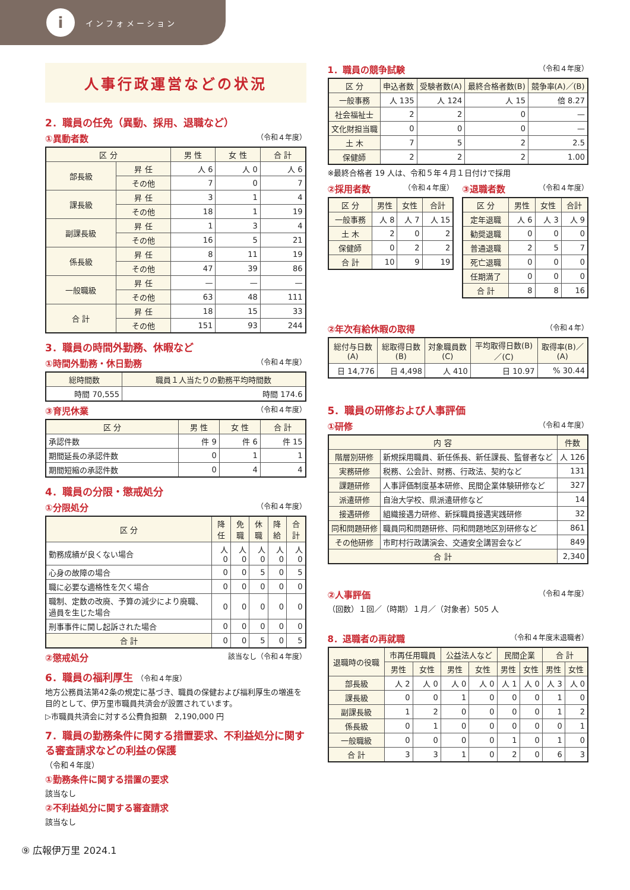i
イ ン フ ォ メ ー シ ョ ン
人事行政運営などの状況
2．職員の任免（異動、採用、退職など）
①異動者数 （令和４年度）
| 区 分 | | 男 性 | 女 性 | 合 計 |
| --- | --- | --- | --- | --- |
| 部長級 | 昇 任 | 人 6 | 人 0 | 人 6 |
| | その他 | 7 | 0 | 7 |
| 課長級 | 昇 任 | 3 | 1 | 4 |
| | その他 | 18 | 1 | 19 |
| 副課長級 | 昇 任 | 1 | 3 | 4 |
| | その他 | 16 | 5 | 21 |
| 係長級 | 昇 任 | 8 | 11 | 19 |
| | その他 | 47 | 39 | 86 |
| 一般職級 | 昇 任 | — | — | — |
| | その他 | 63 | 48 | 111 |
| 合 計 | 昇 任 | 18 | 15 | 33 |
| | その他 | 151 | 93 | 244 |
3．職員の時間外勤務、休暇など
①時間外勤務・休日勤務 （令和４年度）
| 総時間数 | 職員１人当たりの勤務平均時間数 |
| --- | --- |
| 時間 70,555 | 時間 174.6 |
③育児休業 （令和４年度）
| 区 分 | 男 性 | 女 性 | 合 計 |
| --- | --- | --- | --- |
| 承認件数 | 件 9 | 件 6 | 件 15 |
| 期間延長の承認件数 | 0 | 1 | 1 |
| 期間短縮の承認件数 | 0 | 4 | 4 |
4．職員の分限・懲戒処分
①分限処分 （令和４年度）
| 区 分 | 降任 | 免職 | 休職 | 降給 | 合計 |
| --- | --- | --- | --- | --- | --- |
| 勤務成績が良くない場合 | 人 0 | 人 0 | 人 0 | 人 0 | 人 0 |
| 心身の故障の場合 | 0 | 0 | 5 | 0 | 5 |
| 職に必要な適格性を欠く場合 | 0 | 0 | 0 | 0 | 0 |
| 職制、定数の改廃、予算の減少により廃職、過員を生じた場合 | 0 | 0 | 0 | 0 | 0 |
| 刑事事件に関し起訴された場合 | 0 | 0 | 0 | 0 | 0 |
| 合 計 | 0 | 0 | 5 | 0 | 5 |
②懲戒処分 該当なし（令和４年度）
6．職員の福利厚生 （令和４年度）
地方公務員法第42条の規定に基づき、職員の保健および福利厚生の増進を目的として、伊万里市職員共済会が設置されています。
▷市職員共済会に対する公費負担額　2,190,000 円
7．職員の勤務条件に関する措置要求、不利益処分に関する審査請求などの利益の保護
（令和４年度）
①勤務条件に関する措置の要求
該当なし
②不利益処分に関する審査請求
該当なし
1．職員の競争試験 （令和４年度）
| 区 分 | 申込者数 | 受験者数(A) | 最終合格者数(B) | 競争率(A)／(B) |
| --- | --- | --- | --- | --- |
| 一般事務 | 人 135 | 人 124 | 人 15 | 倍 8.27 |
| 社会福祉士 | 2 | 2 | 0 | — |
| 文化財担当職 | 0 | 0 | 0 | — |
| 土 木 | 7 | 5 | 2 | 2.5 |
| 保健師 | 2 | 2 | 2 | 1.00 |
※最終合格者 19 人は、令和５年４月１日付けで採用
②採用者数 （令和４年度）
| 区 分 | 男性 | 女性 | 合計 |
| --- | --- | --- | --- |
| 一般事務 | 人 8 | 人 7 | 人 15 |
| 土 木 | 2 | 0 | 2 |
| 保健師 | 0 | 2 | 2 |
| 合 計 | 10 | 9 | 19 |
③退職者数 （令和４年度）
| 区 分 | 男性 | 女性 | 合計 |
| --- | --- | --- | --- |
| 定年退職 | 人 6 | 人 3 | 人 9 |
| 勧奨退職 | 0 | 0 | 0 |
| 普通退職 | 2 | 5 | 7 |
| 死亡退職 | 0 | 0 | 0 |
| 任期満了 | 0 | 0 | 0 |
| 合 計 | 8 | 8 | 16 |
②年次有給休暇の取得 （令和４年）
| 総付与日数(A) | 総取得日数(B) | 対象職員数(C) | 平均取得日数(B)／(C) | 取得率(B)／(A) |
| --- | --- | --- | --- | --- |
| 日 14,776 | 日 4,498 | 人 410 | 日 10.97 | % 30.44 |
5．職員の研修および人事評価
①研修 （令和４年度）
| 内 容 | | 件数 |
| --- | --- | --- |
| 階層別研修 | 新規採用職員、新任係長、新任課長、監督者など | 人 126 |
| 実務研修 | 税務、公会計、財務、行政法、契約など | 131 |
| 課題研修 | 人事評価制度基本研修、民間企業体験研修など | 327 |
| 派遣研修 | 自治大学校、県派遣研修など | 14 |
| 接遇研修 | 組織接遇力研修、新採職員接遇実践研修 | 32 |
| 同和問題研修 | 職員同和問題研修、同和問題地区別研修など | 861 |
| その他研修 | 市町村行政講演会、交通安全講習会など | 849 |
| 合 計 | | 2,340 |
②人事評価 （令和４年度）
（回数）１回／（時期）１月／（対象者）505 人
8．退職者の再就職 （令和４年度末退職者）
| 退職時の役職 | 市再任用職員 | | 公益法人など | | 民間企業 | | 合 計 | |
| --- | --- | --- | --- | --- | --- | --- | --- | --- |
| | 男性 | 女性 | 男性 | 女性 | 男性 | 女性 | 男性 | 女性 |
| 部長級 | 人 2 | 人 0 | 人 0 | 人 0 | 人 1 | 人 0 | 人 3 | 人 0 |
| 課長級 | 0 | 0 | 1 | 0 | 0 | 0 | 1 | 0 |
| 副課長級 | 1 | 2 | 0 | 0 | 0 | 0 | 1 | 2 |
| 係長級 | 0 | 1 | 0 | 0 | 0 | 0 | 0 | 1 |
| 一般職級 | 0 | 0 | 0 | 0 | 1 | 0 | 1 | 0 |
| 合 計 | 3 | 3 | 1 | 0 | 2 | 0 | 6 | 3 |
⑨ 広報伊万里 2024.1